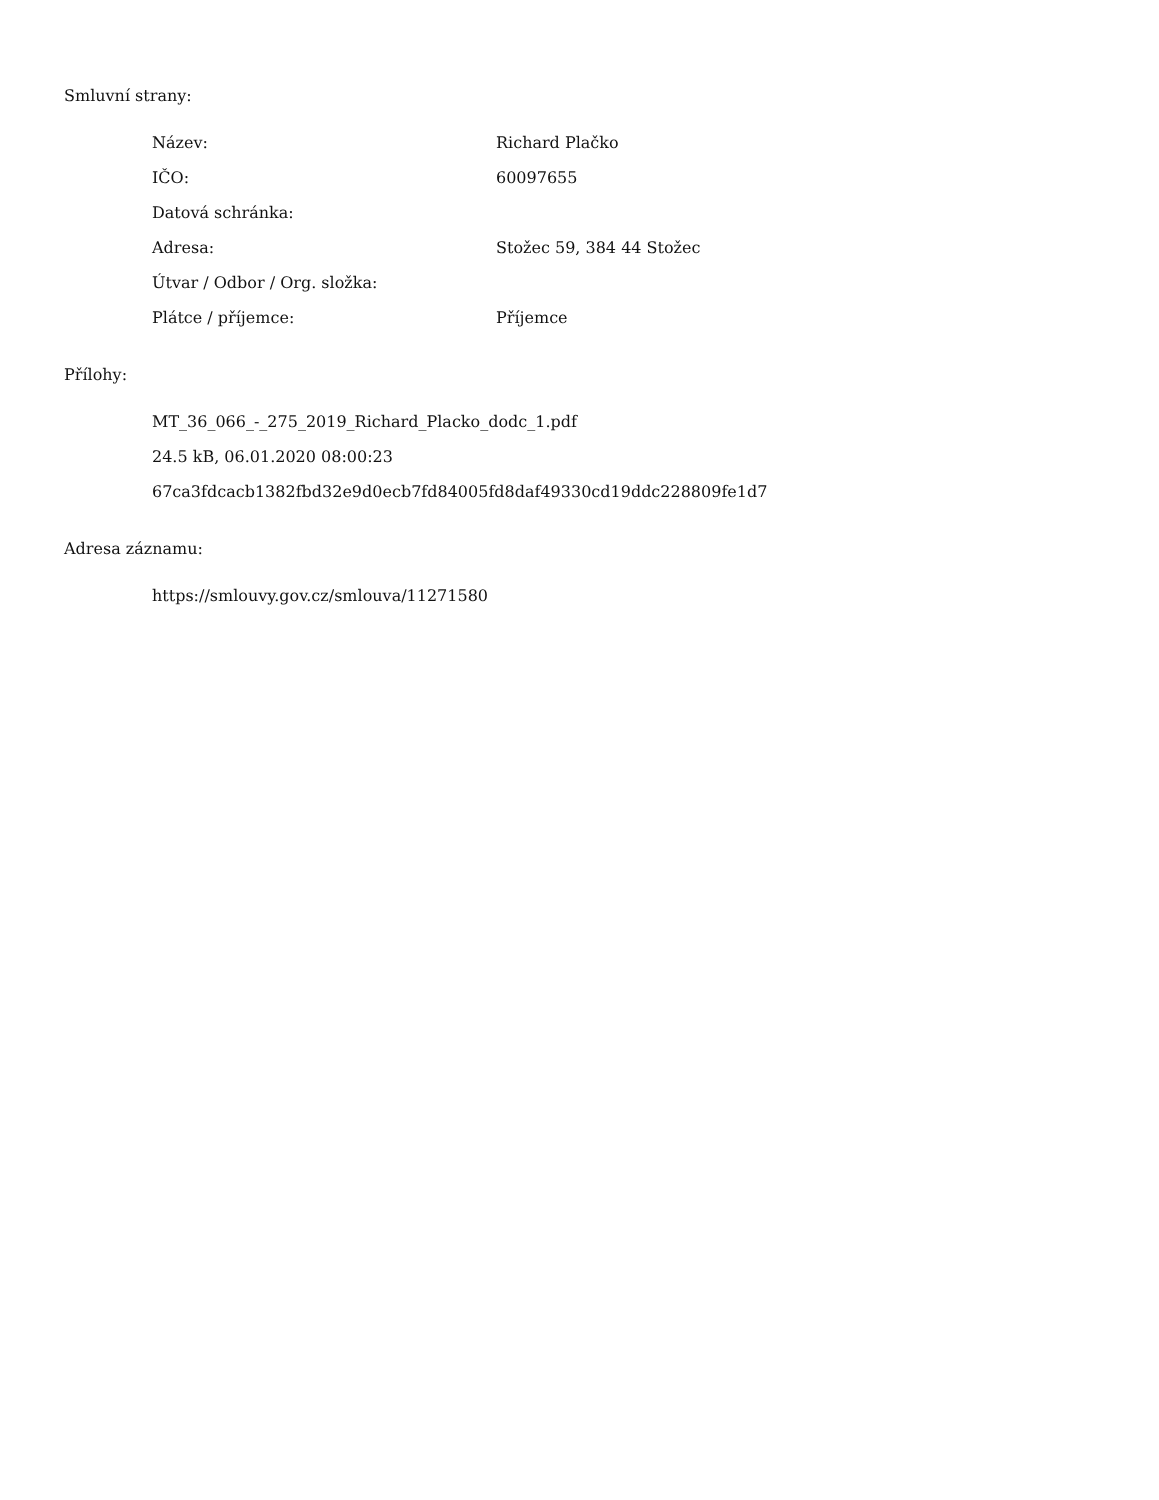Smluvní strany:
| Název: | Richard Plačko |
| IČO: | 60097655 |
| Datová schránka: | |
| Adresa: | Stožec 59, 384 44 Stožec |
| Útvar / Odbor / Org. složka: | |
| Plátce / příjemce: | Příjemce |
Přílohy:
MT_36_066_-_275_2019_Richard_Placko_dodc_1.pdf
24.5 kB, 06.01.2020 08:00:23
67ca3fdcacb1382fbd32e9d0ecb7fd84005fd8daf49330cd19ddc228809fe1d7
Adresa záznamu:
https://smlouvy.gov.cz/smlouva/11271580